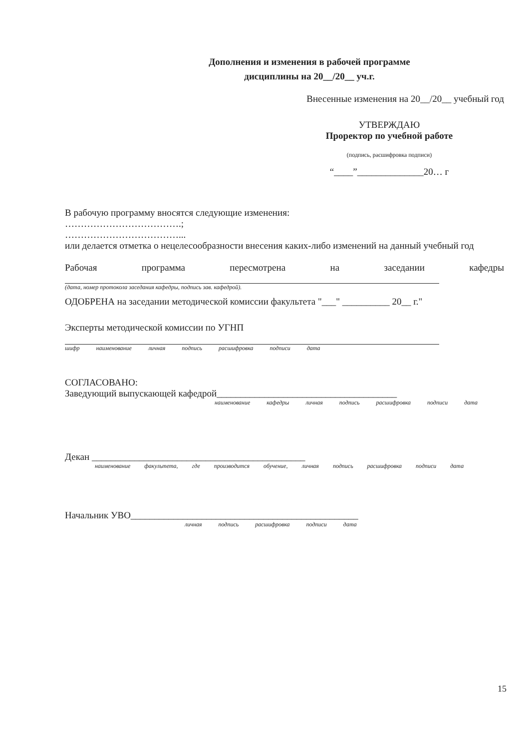Дополнения и изменения в рабочей программе
дисциплины на 20__/20__ уч.г.
Внесенные изменения на 20__/20__ учебный год
УТВЕРЖДАЮ
Проректор по учебной работе
(подпись, расшифровка подписи)
“____”______________20… г
В рабочую программу вносятся следующие изменения:
……………………………….;
………………………………...
или делается отметка о нецелесообразности внесения каких-либо изменений на данный учебный год
Рабочая программа пересмотрена на заседании кафедры
(дата, номер протокола заседания кафедры, подпись зав. кафедрой).
ОДОБРЕНА на заседании методической комиссии факультета "___" __________ 20__ г."
Эксперты методической комиссии по УГНП
шифр наименование личная подпись расшифровка подписи дата
СОГЛАСОВАНО:
Заведующий выпускающей кафедрой______________________________________
наименование кафедры личная подпись расшифровка подписи дата
Декан _____________________________________________
наименование факультета, где производится обучение, личная подпись расшифровка подписи дата
Начальник УВО________________________________________________
личная подпись расшифровка подписи дата
15